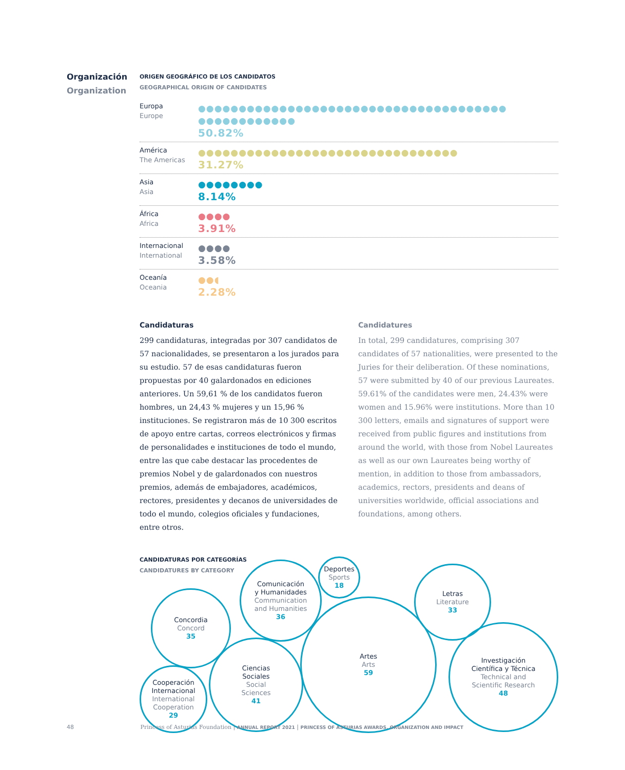Organización
Organization
ORIGEN GEOGRÁFICO DE LOS CANDIDATOS
GEOGRAPHICAL ORIGIN OF CANDIDATES
Europa
Europe
●●●●●●●●●●●●●●●●●●●●●●●●●●●●●●●●●●●●●●
●●●●●●●●●●●●
50.82%
América
The Americas
●●●●●●●●●●●●●●●●●●●●●●●●●●●●●●●●
31.27%
Asia
Asia
●●●●●●●●
8.14%
África
Africa
●●●●
3.91%
Internacional
International
●●●●
3.58%
Oceanía
Oceania
●●◖
2.28%
Candidaturas
299 candidaturas, integradas por 307 candidatos de 57 nacionalidades, se presentaron a los jurados para su estudio. 57 de esas candidaturas fueron propuestas por 40 galardonados en ediciones anteriores. Un 59,61 % de los candidatos fueron hombres, un 24,43 % mujeres y un 15,96 % instituciones. Se registraron más de 10 300 escritos de apoyo entre cartas, correos electrónicos y firmas de personalidades e instituciones de todo el mundo, entre las que cabe destacar las procedentes de premios Nobel y de galardonados con nuestros premios, además de embajadores, académicos, rectores, presidentes y decanos de universidades de todo el mundo, colegios oficiales y fundaciones, entre otros.
Candidatures
In total, 299 candidatures, comprising 307 candidates of 57 nationalities, were presented to the Juries for their deliberation. Of these nominations, 57 were submitted by 40 of our previous Laureates. 59.61% of the candidates were men, 24.43% were women and 15.96% were institutions. More than 10 300 letters, emails and signatures of support were received from public figures and institutions from around the world, with those from Nobel Laureates as well as our own Laureates being worthy of mention, in addition to those from ambassadors, academics, rectors, presidents and deans of universities worldwide, official associations and foundations, among others.
CANDIDATURAS POR CATEGORÍAS
CANDIDATURES BY CATEGORY
Concordia
Concord
35
Comunicación
y Humanidades
Communication
and Humanities
36
Deportes
Sports
18
Letras
Literature
33
Artes
Arts
59
Ciencias
Sociales
Social
Sciences
41
Cooperación
Internacional
International
Cooperation
29
Investigación
Científica y Técnica
Technical and
Scientific Research
48
48 Princess of Asturias Foundation | ANNUAL REPORT 2021 | PRINCESS OF ASTURIAS AWARDS. ORGANIZATION AND IMPACT